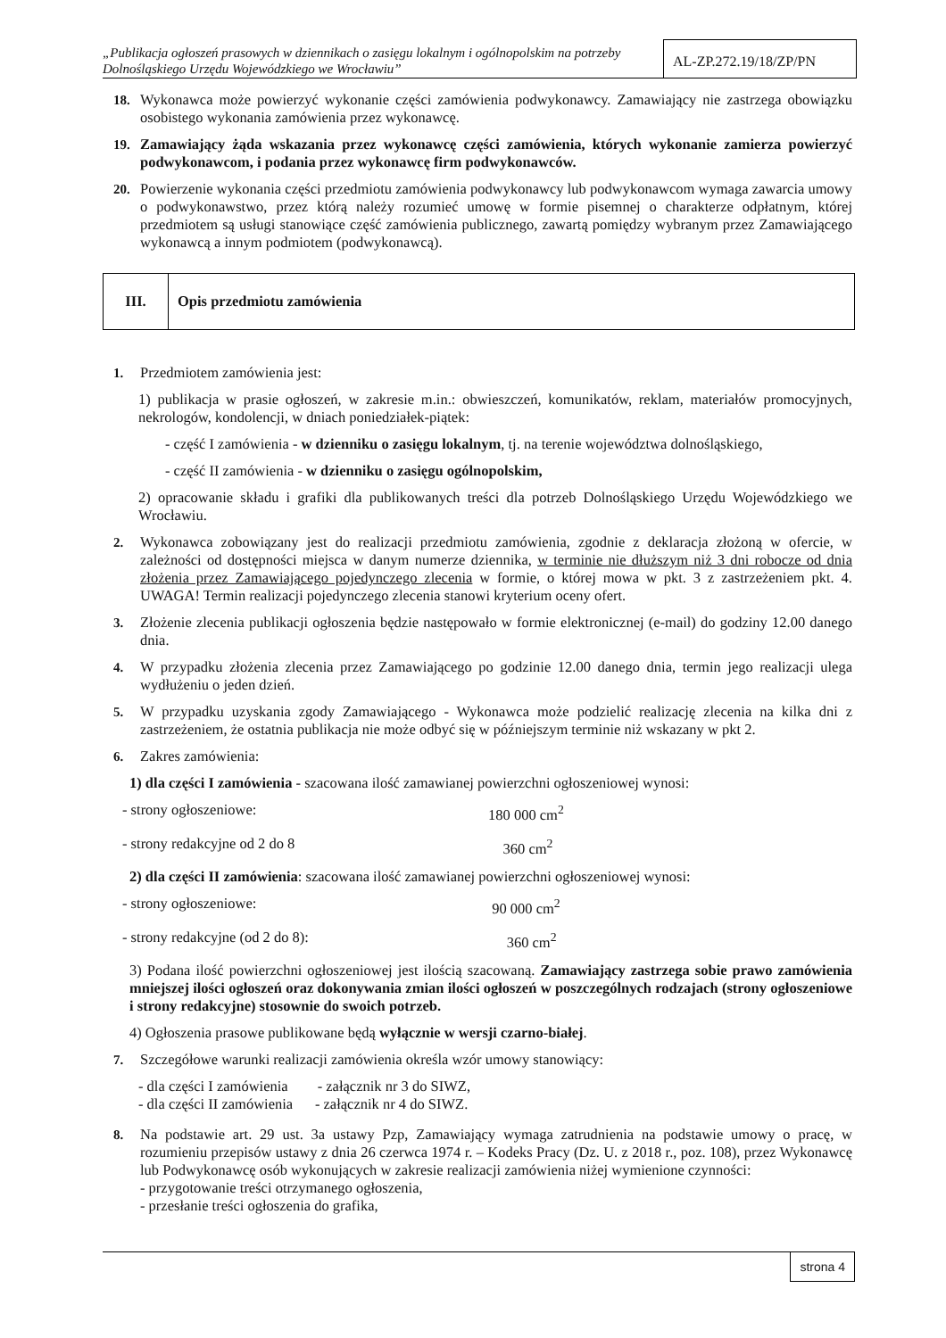„Publikacja ogłoszeń prasowych w dziennikach o zasięgu lokalnym i ogólnopolskim na potrzeby Dolnośląskiego Urzędu Wojewódzkiego we Wrocławiu”
AL-ZP.272.19/18/ZP/PN
18. Wykonawca może powierzyć wykonanie części zamówienia podwykonawcy. Zamawiający nie zastrzega obowiązku osobistego wykonania zamówienia przez wykonawcę.
19. Zamawiający żąda wskazania przez wykonawcę części zamówienia, których wykonanie zamierza powierzyć podwykonawcom, i podania przez wykonawcę firm podwykonawców.
20. Powierzenie wykonania części przedmiotu zamówienia podwykonawcy lub podwykonawcom wymaga zawarcia umowy o podwykonawstwo, przez którą należy rozumieć umowę w formie pisemnej o charakterze odpłatnym, której przedmiotem są usługi stanowiące część zamówienia publicznego, zawartą pomiędzy wybranym przez Zamawiającego wykonawcą a innym podmiotem (podwykonawcą).
| III. | Opis przedmiotu zamówienia |
1. Przedmiotem zamówienia jest:
1) publikacja w prasie ogłoszeń, w zakresie m.in.: obwieszczeń, komunikatów, reklam, materiałów promocyjnych, nekrologów, kondolencji, w dniach poniedziałek-piątek:
- część I zamówienia - w dzienniku o zasięgu lokalnym, tj. na terenie województwa dolnośląskiego,
- część II zamówienia - w dzienniku o zasięgu ogólnopolskim,
2) opracowanie składu i grafiki dla publikowanych treści dla potrzeb Dolnośląskiego Urzędu Wojewódzkiego we Wrocławiu.
2. Wykonawca zobowiązany jest do realizacji przedmiotu zamówienia, zgodnie z deklaracja złożoną w ofercie, w zależności od dostępności miejsca w danym numerze dziennika, w terminie nie dłuższym niż 3 dni robocze od dnia złożenia przez Zamawiającego pojedynczego zlecenia w formie, o której mowa w pkt. 3 z zastrzeżeniem pkt. 4. UWAGA! Termin realizacji pojedynczego zlecenia stanowi kryterium oceny ofert.
3. Złożenie zlecenia publikacji ogłoszenia będzie następowało w formie elektronicznej (e-mail) do godziny 12.00 danego dnia.
4. W przypadku złożenia zlecenia przez Zamawiającego po godzinie 12.00 danego dnia, termin jego realizacji ulega wydłużeniu o jeden dzień.
5. W przypadku uzyskania zgody Zamawiającego - Wykonawca może podzielić realizację zlecenia na kilka dni z zastrzeżeniem, że ostatnia publikacja nie może odbyć się w późniejszym terminie niż wskazany w pkt 2.
6. Zakres zamówienia:
1) dla części I zamówienia - szacowana ilość zamawianej powierzchni ogłoszeniowej wynosi:
- strony ogłoszeniowe: 180 000 cm<sup>2</sup>
- strony redakcyjne od 2 do 8 360 cm<sup>2</sup>
2) dla części II zamówienia: szacowana ilość zamawianej powierzchni ogłoszeniowej wynosi:
- strony ogłoszeniowe: 90 000 cm<sup>2</sup>
- strony redakcyjne (od 2 do 8): 360 cm<sup>2</sup>
3) Podana ilość powierzchni ogłoszeniowej jest ilością szacowaną. Zamawiający zastrzega sobie prawo zamówienia mniejszej ilości ogłoszeń oraz dokonywania zmian ilości ogłoszeń w poszczególnych rodzajach (strony ogłoszeniowe i strony redakcyjne) stosownie do swoich potrzeb.
4) Ogłoszenia prasowe publikowane będą wyłącznie w wersji czarno-białej.
7. Szczegółowe warunki realizacji zamówienia określa wzór umowy stanowiący:
- dla części I zamówienia - załącznik nr 3 do SIWZ,
- dla części II zamówienia - załącznik nr 4 do SIWZ.
8. Na podstawie art. 29 ust. 3a ustawy Pzp, Zamawiający wymaga zatrudnienia na podstawie umowy o pracę, w rozumieniu przepisów ustawy z dnia 26 czerwca 1974 r. – Kodeks Pracy (Dz. U. z 2018 r., poz. 108), przez Wykonawcę lub Podwykonawcę osób wykonujących w zakresie realizacji zamówienia niżej wymienione czynności:
- przygotowanie treści otrzymanego ogłoszenia,
- przesłanie treści ogłoszenia do grafika,
strona 4